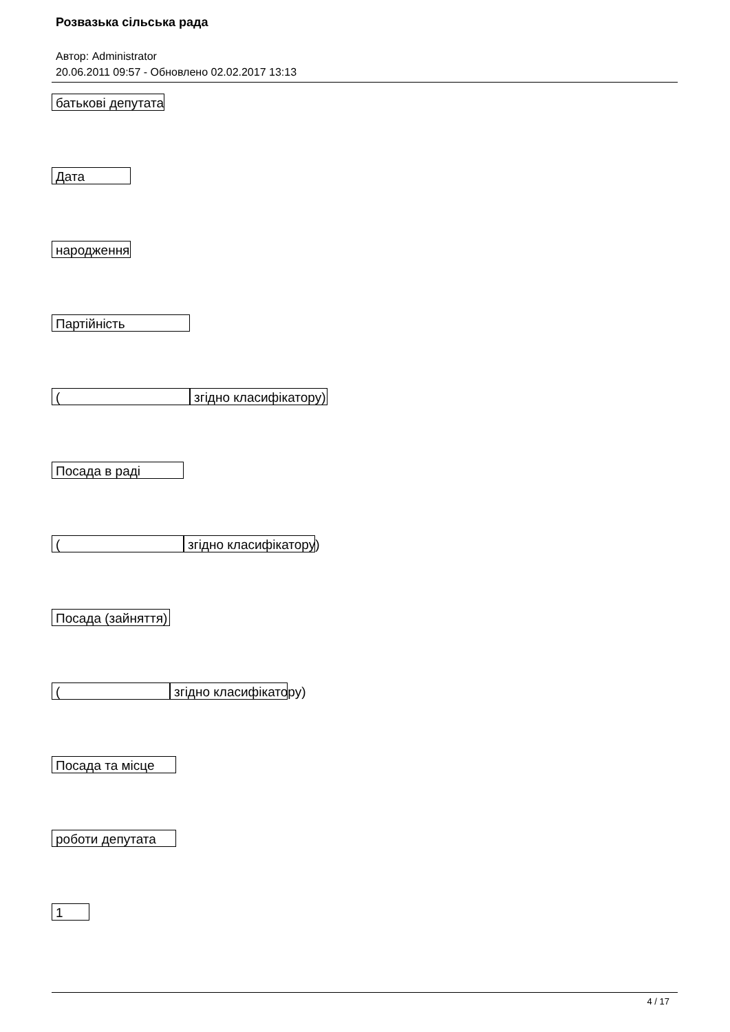Розвазька сільська рада
Автор: Administrator
20.06.2011 09:57 - Обновлено 02.02.2017 13:13
батькові депутата
Дата
народження
Партійність
(згідно класифікатору)
Посада в раді
(згідно класифікатору)
Посада (зайняття)
(згідно класифікатору)
Посада та місце
роботи депутата
1
4 / 17